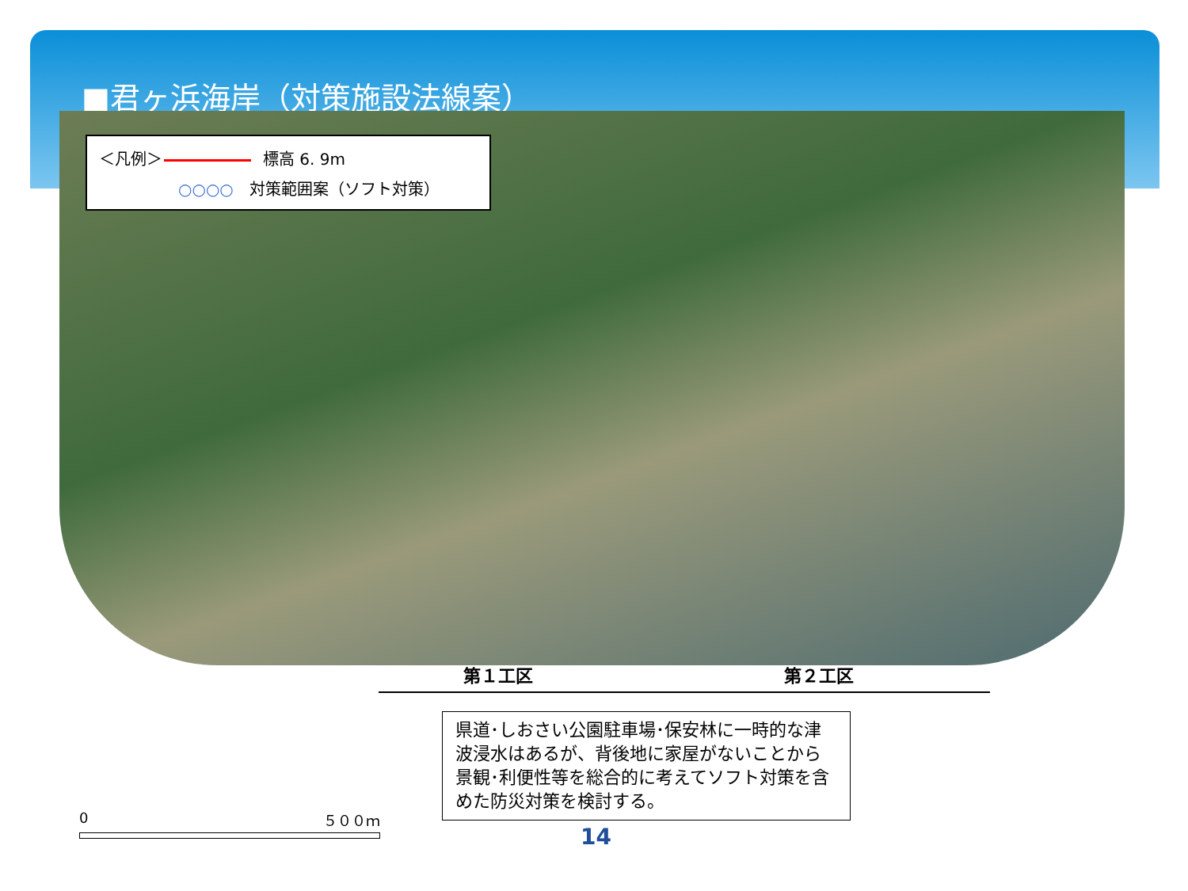■君ヶ浜海岸（対策施設法線案）
＜凡例＞ 標高 6. 9m
○○○○ 対策範囲案（ソフト対策）
第１工区 第２工区
県道･しおさい公園駐車場･保安林に一時的な津波浸水はあるが、背後地に家屋がないことから景観･利便性等を総合的に考えてソフト対策を含めた防災対策を検討する。
0 ５００ｍ
14